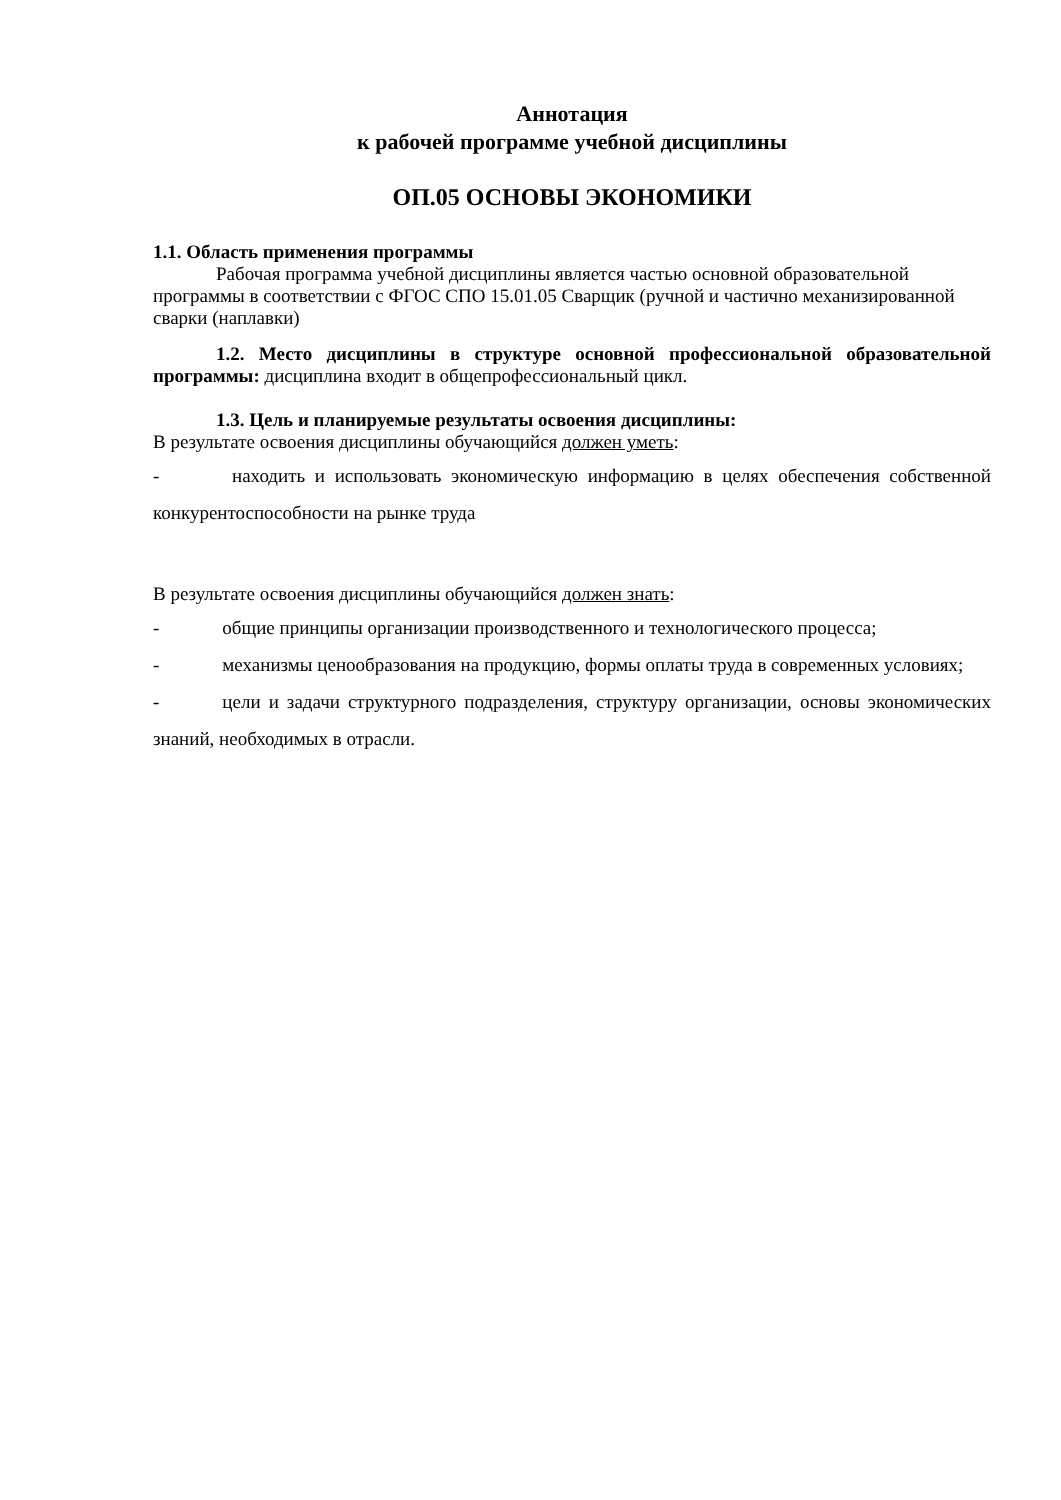Аннотация
к рабочей программе учебной дисциплины
ОП.05 ОСНОВЫ ЭКОНОМИКИ
1.1. Область применения программы
Рабочая программа учебной дисциплины является частью основной образовательной программы в соответствии с ФГОС СПО 15.01.05 Сварщик (ручной и частично механизированной сварки (наплавки)
1.2. Место дисциплины в структуре основной профессиональной образовательной программы: дисциплина входит в общепрофессиональный цикл.
1.3. Цель и планируемые результаты освоения дисциплины:
В результате освоения дисциплины обучающийся должен уметь:
- находить и использовать экономическую информацию в целях обеспечения собственной конкурентоспособности на рынке труда
В результате освоения дисциплины обучающийся должен знать:
- общие принципы организации производственного и технологического процесса;
- механизмы ценообразования на продукцию, формы оплаты труда в современных условиях;
- цели и задачи структурного подразделения, структуру организации, основы экономических знаний, необходимых в отрасли.